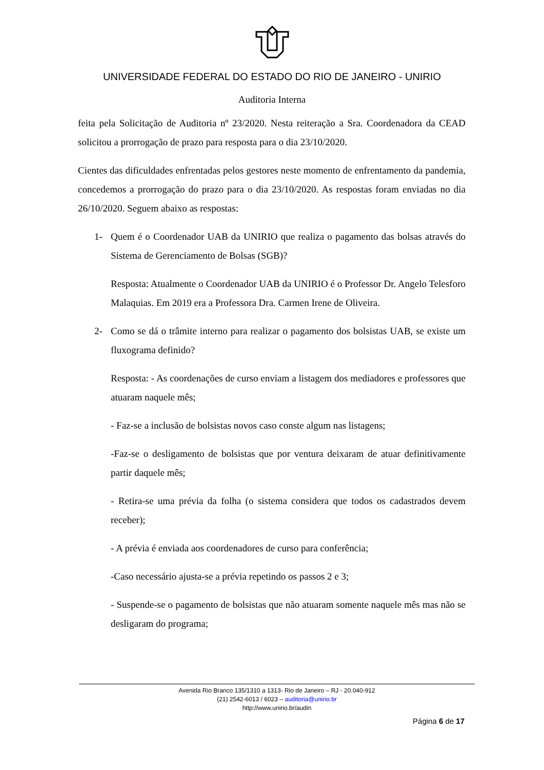UNIVERSIDADE FEDERAL DO ESTADO DO RIO DE JANEIRO - UNIRIO
Auditoria Interna
feita pela Solicitação de Auditoria nº 23/2020. Nesta reiteração a Sra. Coordenadora da CEAD solicitou a prorrogação de prazo para resposta para o dia 23/10/2020.
Cientes das dificuldades enfrentadas pelos gestores neste momento de enfrentamento da pandemia, concedemos a prorrogação do prazo para o dia 23/10/2020. As respostas foram enviadas no dia 26/10/2020. Seguem abaixo as respostas:
1- Quem é o Coordenador UAB da UNIRIO que realiza o pagamento das bolsas através do Sistema de Gerenciamento de Bolsas (SGB)?
Resposta: Atualmente o Coordenador UAB da UNIRIO é o Professor Dr. Angelo Telesforo Malaquias. Em 2019 era a Professora Dra. Carmen Irene de Oliveira.
2- Como se dá o trâmite interno para realizar o pagamento dos bolsistas UAB, se existe um fluxograma definido?
Resposta: - As coordenações de curso enviam a listagem dos mediadores e professores que atuaram naquele mês;
- Faz-se a inclusão de bolsistas novos caso conste algum nas listagens;
-Faz-se o desligamento de bolsistas que por ventura deixaram de atuar definitivamente partir daquele mês;
- Retira-se uma prévia da folha (o sistema considera que todos os cadastrados devem receber);
- A prévia é enviada aos coordenadores de curso para conferência;
-Caso necessário ajusta-se a prévia repetindo os passos 2 e 3;
- Suspende-se o pagamento de bolsistas que não atuaram somente naquele mês mas não se desligaram do programa;
Avenida Rio Branco 135/1310 a 1313- Rio de Janeiro – RJ - 20.040-912
(21) 2542-6013 / 6023 – auditoria@unirio.br
http://www.unirio.br/audin
Página 6 de 17